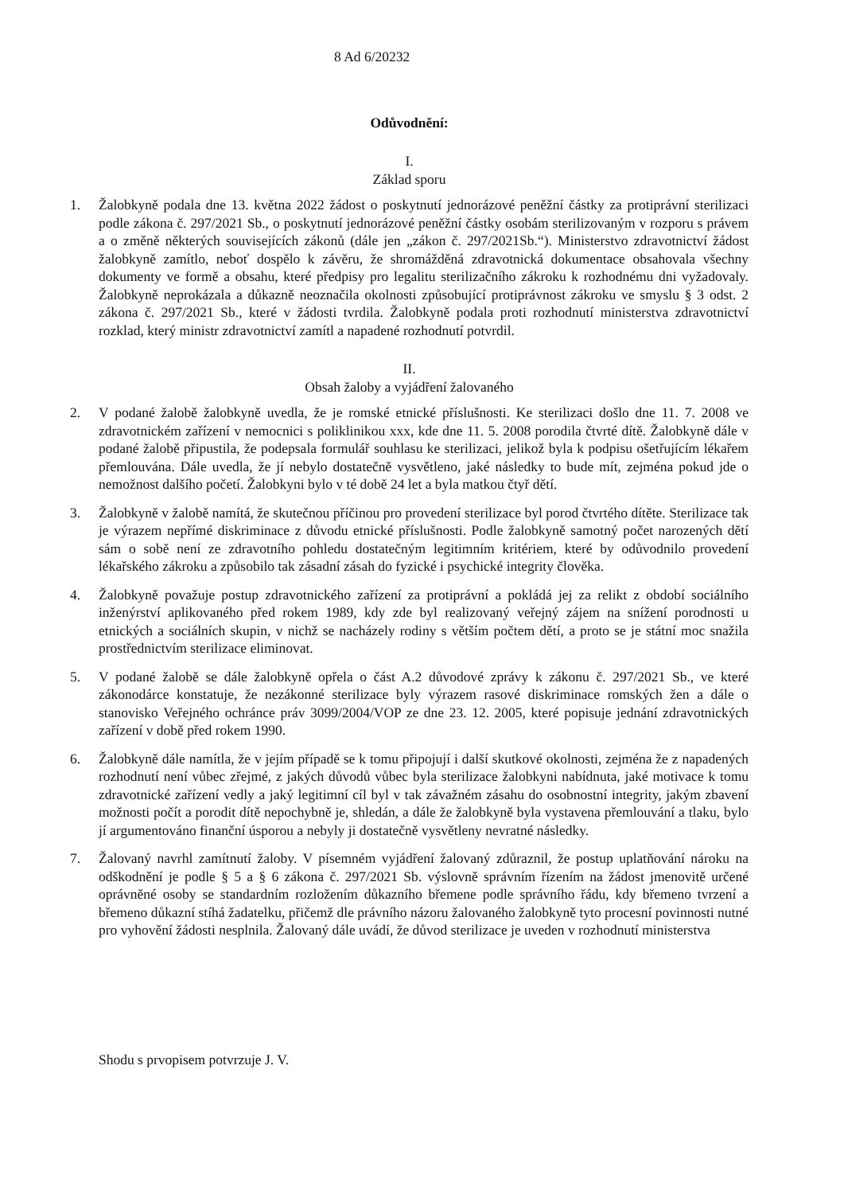8 Ad 6/20232
Odůvodnění:
I.
Základ sporu
1. Žalobkyně podala dne 13. května 2022 žádost o poskytnutí jednorázové peněžní částky za protiprávní sterilizaci podle zákona č. 297/2021 Sb., o poskytnutí jednorázové peněžní částky osobám sterilizovaným v rozporu s právem a o změně některých souvisejících zákonů (dále jen „zákon č. 297/2021Sb.“). Ministerstvo zdravotnictví žádost žalobkyně zamítlo, neboť dospělo k závěru, že shromážděná zdravotnická dokumentace obsahovala všechny dokumenty ve formě a obsahu, které předpisy pro legalitu sterilizačního zákroku k rozhodnému dni vyžadovaly. Žalobkyně neprokázala a důkazně neoznačila okolnosti způsobující protiprávnost zákroku ve smyslu § 3 odst. 2 zákona č. 297/2021 Sb., které v žádosti tvrdila. Žalobkyně podala proti rozhodnutí ministerstva zdravotnictví rozklad, který ministr zdravotnictví zamítl a napadené rozhodnutí potvrdil.
II.
Obsah žaloby a vyjádření žalovaného
2. V podané žalobě žalobkyně uvedla, že je romské etnické příslušnosti. Ke sterilizaci došlo dne 11. 7. 2008 ve zdravotnickém zařízení v nemocnici s poliklinikou xxx, kde dne 11. 5. 2008 porodila čtvrté dítě. Žalobkyně dále v podané žalobě připustila, že podepsala formulář souhlasu ke sterilizaci, jelikož byla k podpisu ošetřujícím lékařem přemlouvána. Dále uvedla, že jí nebylo dostatečně vysvětleno, jaké následky to bude mít, zejména pokud jde o nemožnost dalšího početí. Žalobkyni bylo v té době 24 let a byla matkou čtyř dětí.
3. Žalobkyně v žalobě namítá, že skutečnou příčinou pro provedení sterilizace byl porod čtvrtého dítěte. Sterilizace tak je výrazem nepřímé diskriminace z důvodu etnické příslušnosti. Podle žalobkyně samotný počet narozených dětí sám o sobě není ze zdravotního pohledu dostatečným legitimním kritériem, které by odůvodnilo provedení lékařského zákroku a způsobilo tak zásadní zásah do fyzické i psychické integrity člověka.
4. Žalobkyně považuje postup zdravotnického zařízení za protiprávní a pokládá jej za relikt z období sociálního inženýrství aplikovaného před rokem 1989, kdy zde byl realizovaný veřejný zájem na snížení porodnosti u etnických a sociálních skupin, v nichž se nacházely rodiny s větším počtem dětí, a proto se je státní moc snažila prostřednictvím sterilizace eliminovat.
5. V podané žalobě se dále žalobkyně opřela o část A.2 důvodové zprávy k zákonu č. 297/2021 Sb., ve které zákonodárce konstatuje, že nezákonné sterilizace byly výrazem rasové diskriminace romských žen a dále o stanovisko Veřejného ochránce práv 3099/2004/VOP ze dne 23. 12. 2005, které popisuje jednání zdravotnických zařízení v době před rokem 1990.
6. Žalobkyně dále namítla, že v jejím případě se k tomu připojují i další skutkové okolnosti, zejména že z napadených rozhodnutí není vůbec zřejmé, z jakých důvodů vůbec byla sterilizace žalobkyni nabídnuta, jaké motivace k tomu zdravotnické zařízení vedly a jaký legitimní cíl byl v tak závažném zásahu do osobnostní integrity, jakým zbavení možnosti počít a porodit dítě nepochybně je, shledán, a dále že žalobkyně byla vystavena přemlouvání a tlaku, bylo jí argumentováno finanční úsporou a nebyly ji dostatečně vysvětleny nevratné následky.
7. Žalovaný navrhl zamítnutí žaloby. V písemném vyjádření žalovaný zdůraznil, že postup uplatňování nároku na odškodnění je podle § 5 a § 6 zákona č. 297/2021 Sb. výslovně správním řízením na žádost jmenovitě určené oprávněné osoby se standardním rozložením důkazního břemene podle správního řádu, kdy břemeno tvrzení a břemeno důkazní stíhá žadatelku, přičemž dle právního názoru žalovaného žalobkyně tyto procesní povinnosti nutné pro vyhovění žádosti nesplnila. Žalovaný dále uvádí, že důvod sterilizace je uveden v rozhodnutí ministerstva
Shodu s prvopisem potvrzuje J. V.